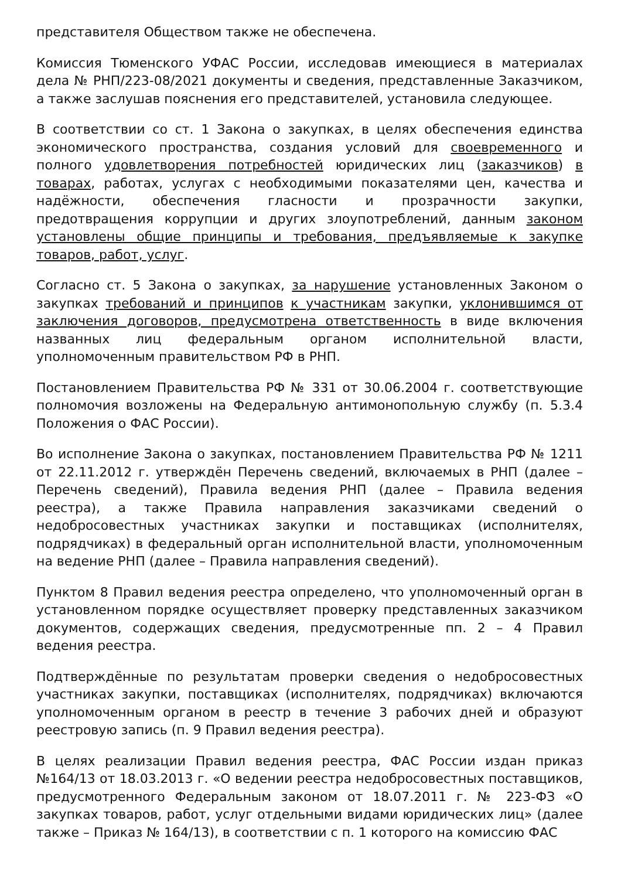представителя Обществом также не обеспечена.
Комиссия Тюменского УФАС России, исследовав имеющиеся в материалах дела № РНП/223-08/2021 документы и сведения, представленные Заказчиком, а также заслушав пояснения его представителей, установила следующее.
В соответствии со ст. 1 Закона о закупках, в целях обеспечения единства экономического пространства, создания условий для своевременного и полного удовлетворения потребностей юридических лиц (заказчиков) в товарах, работах, услугах с необходимыми показателями цен, качества и надёжности, обеспечения гласности и прозрачности закупки, предотвращения коррупции и других злоупотреблений, данным законом установлены общие принципы и требования, предъявляемые к закупке товаров, работ, услуг.
Согласно ст. 5 Закона о закупках, за нарушение установленных Законом о закупках требований и принципов к участникам закупки, уклонившимся от заключения договоров, предусмотрена ответственность в виде включения названных лиц федеральным органом исполнительной власти, уполномоченным правительством РФ в РНП.
Постановлением Правительства РФ № 331 от 30.06.2004 г. соответствующие полномочия возложены на Федеральную антимонопольную службу (п. 5.3.4 Положения о ФАС России).
Во исполнение Закона о закупках, постановлением Правительства РФ № 1211 от 22.11.2012 г. утверждён Перечень сведений, включаемых в РНП (далее – Перечень сведений), Правила ведения РНП (далее – Правила ведения реестра), а также Правила направления заказчиками сведений о недобросовестных участниках закупки и поставщиках (исполнителях, подрядчиках) в федеральный орган исполнительной власти, уполномоченным на ведение РНП (далее – Правила направления сведений).
Пунктом 8 Правил ведения реестра определено, что уполномоченный орган в установленном порядке осуществляет проверку представленных заказчиком документов, содержащих сведения, предусмотренные пп. 2 – 4 Правил ведения реестра.
Подтверждённые по результатам проверки сведения о недобросовестных участниках закупки, поставщиках (исполнителях, подрядчиках) включаются уполномоченным органом в реестр в течение 3 рабочих дней и образуют реестровую запись (п. 9 Правил ведения реестра).
В целях реализации Правил ведения реестра, ФАС России издан приказ №164/13 от 18.03.2013 г. «О ведении реестра недобросовестных поставщиков, предусмотренного Федеральным законом от 18.07.2011 г. № 223-ФЗ «О закупках товаров, работ, услуг отдельными видами юридических лиц» (далее также – Приказ № 164/13), в соответствии с п. 1 которого на комиссию ФАС